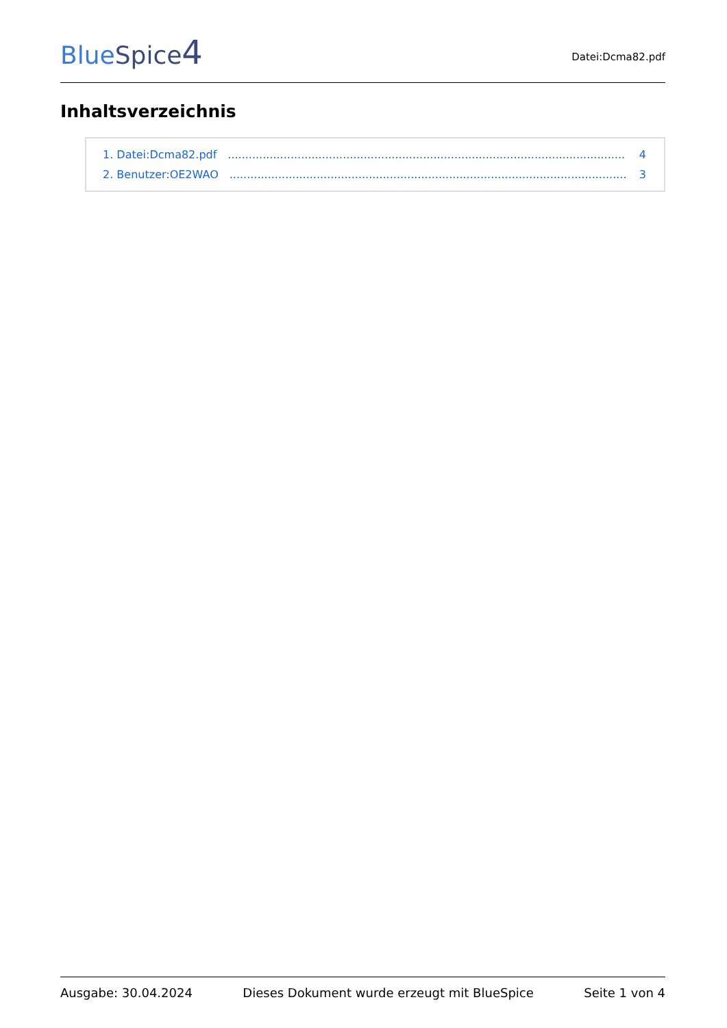BlueSpice 4
Datei:Dcma82.pdf
Inhaltsverzeichnis
1. Datei:Dcma82.pdf.................................................................................................................. 4
2. Benutzer:OE2WAO.................................................................................................................. 3
Ausgabe: 30.04.2024 Dieses Dokument wurde erzeugt mit BlueSpice Seite 1 von 4